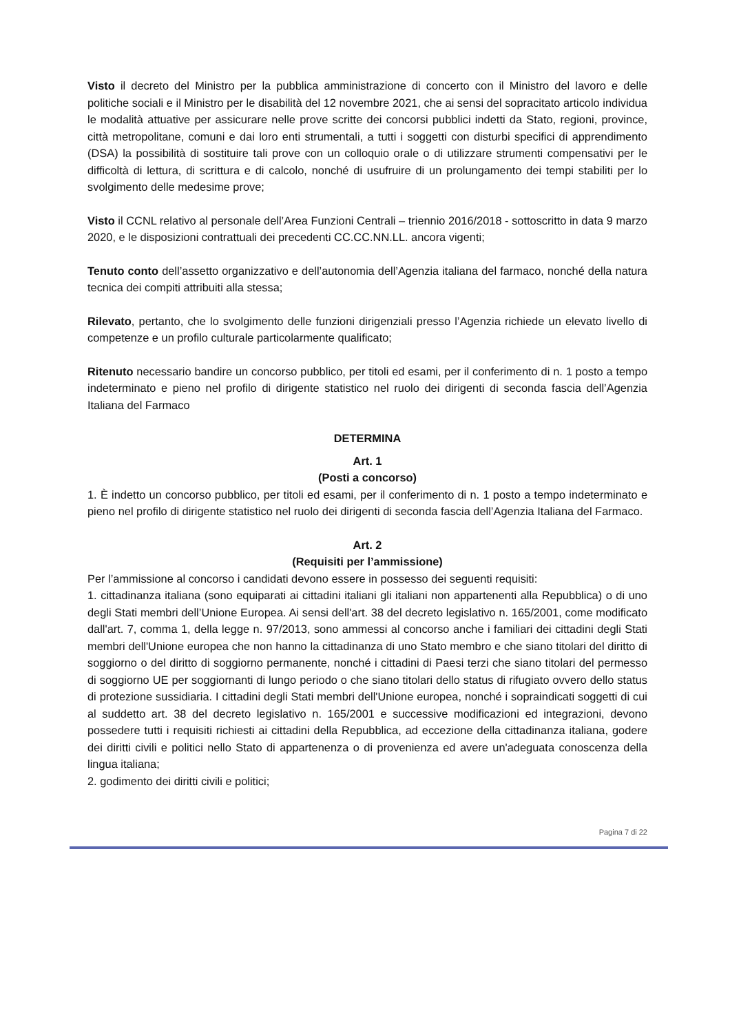Visto il decreto del Ministro per la pubblica amministrazione di concerto con il Ministro del lavoro e delle politiche sociali e il Ministro per le disabilità del 12 novembre 2021, che ai sensi del sopracitato articolo individua le modalità attuative per assicurare nelle prove scritte dei concorsi pubblici indetti da Stato, regioni, province, città metropolitane, comuni e dai loro enti strumentali, a tutti i soggetti con disturbi specifici di apprendimento (DSA) la possibilità di sostituire tali prove con un colloquio orale o di utilizzare strumenti compensativi per le difficoltà di lettura, di scrittura e di calcolo, nonché di usufruire di un prolungamento dei tempi stabiliti per lo svolgimento delle medesime prove;
Visto il CCNL relativo al personale dell’Area Funzioni Centrali – triennio 2016/2018 - sottoscritto in data 9 marzo 2020, e le disposizioni contrattuali dei precedenti CC.CC.NN.LL. ancora vigenti;
Tenuto conto dell’assetto organizzativo e dell’autonomia dell’Agenzia italiana del farmaco, nonché della natura tecnica dei compiti attribuiti alla stessa;
Rilevato, pertanto, che lo svolgimento delle funzioni dirigenziali presso l’Agenzia richiede un elevato livello di competenze e un profilo culturale particolarmente qualificato;
Ritenuto necessario bandire un concorso pubblico, per titoli ed esami, per il conferimento di n. 1 posto a tempo indeterminato e pieno nel profilo di dirigente statistico nel ruolo dei dirigenti di seconda fascia dell’Agenzia Italiana del Farmaco
DETERMINA
Art. 1
(Posti a concorso)
1. È indetto un concorso pubblico, per titoli ed esami, per il conferimento di n. 1 posto a tempo indeterminato e pieno nel profilo di dirigente statistico nel ruolo dei dirigenti di seconda fascia dell’Agenzia Italiana del Farmaco.
Art. 2
(Requisiti per l’ammissione)
Per l’ammissione al concorso i candidati devono essere in possesso dei seguenti requisiti:
1. cittadinanza italiana (sono equiparati ai cittadini italiani gli italiani non appartenenti alla Repubblica) o di uno degli Stati membri dell’Unione Europea. Ai sensi dell'art. 38 del decreto legislativo n. 165/2001, come modificato dall'art. 7, comma 1, della legge n. 97/2013, sono ammessi al concorso anche i familiari dei cittadini degli Stati membri dell'Unione europea che non hanno la cittadinanza di uno Stato membro e che siano titolari del diritto di soggiorno o del diritto di soggiorno permanente, nonché i cittadini di Paesi terzi che siano titolari del permesso di soggiorno UE per soggiornanti di lungo periodo o che siano titolari dello status di rifugiato ovvero dello status di protezione sussidiaria. I cittadini degli Stati membri dell'Unione europea, nonché i sopraindicati soggetti di cui al suddetto art. 38 del decreto legislativo n. 165/2001 e successive modificazioni ed integrazioni, devono possedere tutti i requisiti richiesti ai cittadini della Repubblica, ad eccezione della cittadinanza italiana, godere dei diritti civili e politici nello Stato di appartenenza o di provenienza ed avere un'adeguata conoscenza della lingua italiana;
2. godimento dei diritti civili e politici;
Pagina 7 di 22